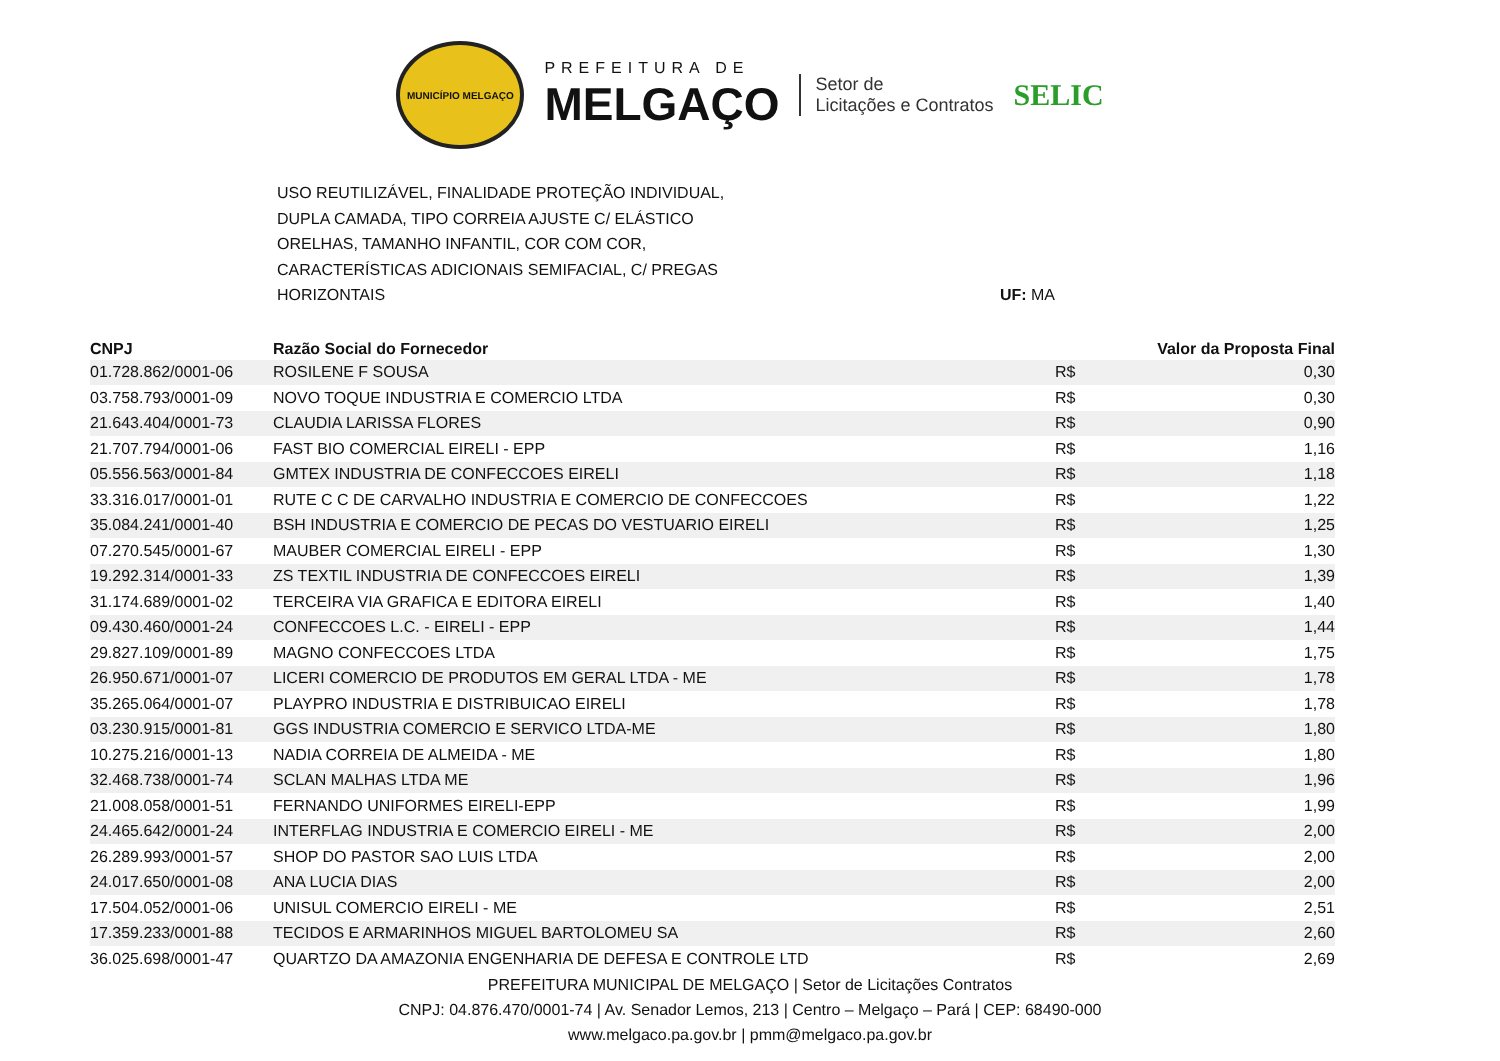MUNICÍPIO MELGAÇO
PREFEITURA DE
MELGAÇO
Setor de
Licitações e Contratos
SELIC
USO REUTILIZÁVEL, FINALIDADE PROTEÇÃO INDIVIDUAL,
DUPLA CAMADA, TIPO CORREIA AJUSTE C/ ELÁSTICO
ORELHAS, TAMANHO INFANTIL, COR COM COR,
CARACTERÍSTICAS ADICIONAIS SEMIFACIAL, C/ PREGAS
HORIZONTAIS
UF: MA
| CNPJ | Razão Social do Fornecedor | | Valor da Proposta Final |
| --- | --- | --- | --- |
| 01.728.862/0001-06 | ROSILENE F SOUSA | R$ | 0,30 |
| 03.758.793/0001-09 | NOVO TOQUE INDUSTRIA E COMERCIO LTDA | R$ | 0,30 |
| 21.643.404/0001-73 | CLAUDIA LARISSA FLORES | R$ | 0,90 |
| 21.707.794/0001-06 | FAST BIO COMERCIAL EIRELI - EPP | R$ | 1,16 |
| 05.556.563/0001-84 | GMTEX INDUSTRIA DE CONFECCOES EIRELI | R$ | 1,18 |
| 33.316.017/0001-01 | RUTE C C DE CARVALHO INDUSTRIA E COMERCIO DE CONFECCOES | R$ | 1,22 |
| 35.084.241/0001-40 | BSH INDUSTRIA E COMERCIO DE PECAS DO VESTUARIO EIRELI | R$ | 1,25 |
| 07.270.545/0001-67 | MAUBER COMERCIAL EIRELI - EPP | R$ | 1,30 |
| 19.292.314/0001-33 | ZS TEXTIL INDUSTRIA DE CONFECCOES EIRELI | R$ | 1,39 |
| 31.174.689/0001-02 | TERCEIRA VIA GRAFICA E EDITORA EIRELI | R$ | 1,40 |
| 09.430.460/0001-24 | CONFECCOES L.C. - EIRELI - EPP | R$ | 1,44 |
| 29.827.109/0001-89 | MAGNO CONFECCOES LTDA | R$ | 1,75 |
| 26.950.671/0001-07 | LICERI COMERCIO DE PRODUTOS EM GERAL LTDA - ME | R$ | 1,78 |
| 35.265.064/0001-07 | PLAYPRO INDUSTRIA E DISTRIBUICAO EIRELI | R$ | 1,78 |
| 03.230.915/0001-81 | GGS INDUSTRIA COMERCIO E SERVICO LTDA-ME | R$ | 1,80 |
| 10.275.216/0001-13 | NADIA CORREIA DE ALMEIDA - ME | R$ | 1,80 |
| 32.468.738/0001-74 | SCLAN MALHAS LTDA ME | R$ | 1,96 |
| 21.008.058/0001-51 | FERNANDO UNIFORMES EIRELI-EPP | R$ | 1,99 |
| 24.465.642/0001-24 | INTERFLAG INDUSTRIA E COMERCIO EIRELI - ME | R$ | 2,00 |
| 26.289.993/0001-57 | SHOP DO PASTOR SAO LUIS LTDA | R$ | 2,00 |
| 24.017.650/0001-08 | ANA LUCIA DIAS | R$ | 2,00 |
| 17.504.052/0001-06 | UNISUL COMERCIO EIRELI - ME | R$ | 2,51 |
| 17.359.233/0001-88 | TECIDOS E ARMARINHOS MIGUEL BARTOLOMEU SA | R$ | 2,60 |
| 36.025.698/0001-47 | QUARTZO DA AMAZONIA ENGENHARIA DE DEFESA E CONTROLE LTD | R$ | 2,69 |
PREFEITURA MUNICIPAL DE MELGAÇO | Setor de Licitações Contratos
CNPJ: 04.876.470/0001-74 | Av. Senador Lemos, 213 | Centro – Melgaço – Pará | CEP: 68490-000
www.melgaco.pa.gov.br | pmm@melgaco.pa.gov.br